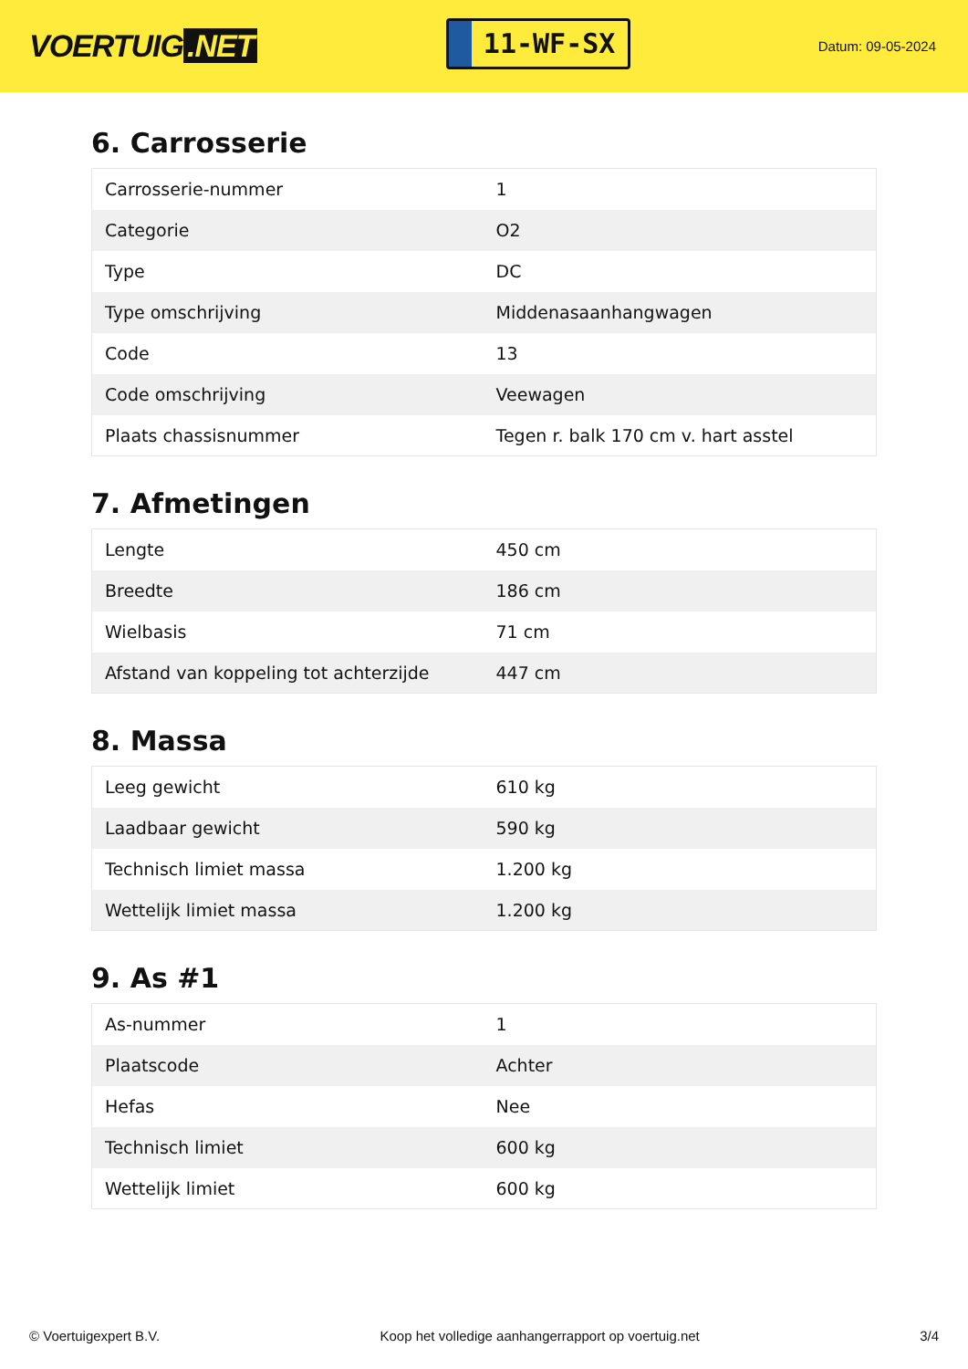VOERTUIG.NET
11-WF-SX
Datum: 09-05-2024
6. Carrosserie
| Carrosserie-nummer | 1 |
| Categorie | O2 |
| Type | DC |
| Type omschrijving | Middenasaanhangwagen |
| Code | 13 |
| Code omschrijving | Veewagen |
| Plaats chassisnummer | Tegen r. balk 170 cm v. hart asstel |
7. Afmetingen
| Lengte | 450 cm |
| Breedte | 186 cm |
| Wielbasis | 71 cm |
| Afstand van koppeling tot achterzijde | 447 cm |
8. Massa
| Leeg gewicht | 610 kg |
| Laadbaar gewicht | 590 kg |
| Technisch limiet massa | 1.200 kg |
| Wettelijk limiet massa | 1.200 kg |
9. As #1
| As-nummer | 1 |
| Plaatscode | Achter |
| Hefas | Nee |
| Technisch limiet | 600 kg |
| Wettelijk limiet | 600 kg |
© Voertuigexpert B.V. Koop het volledige aanhangerrapport op voertuig.net 3/4